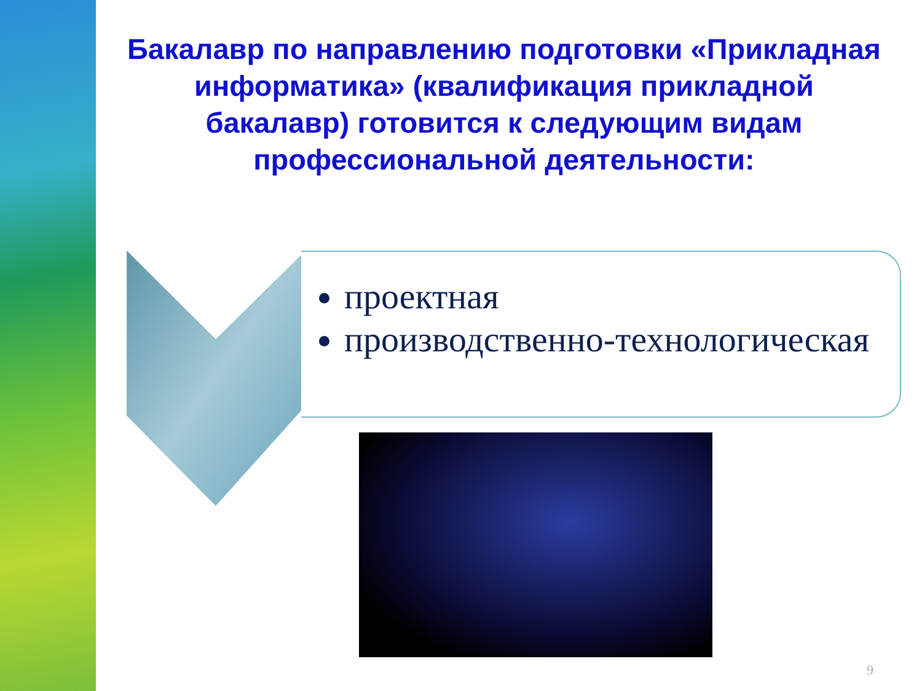Бакалавр по направлению подготовки «Прикладная информатика» (квалификация прикладной бакалавр) готовится к следующим видам профессиональной деятельности:
проектная
производственно-технологическая
9